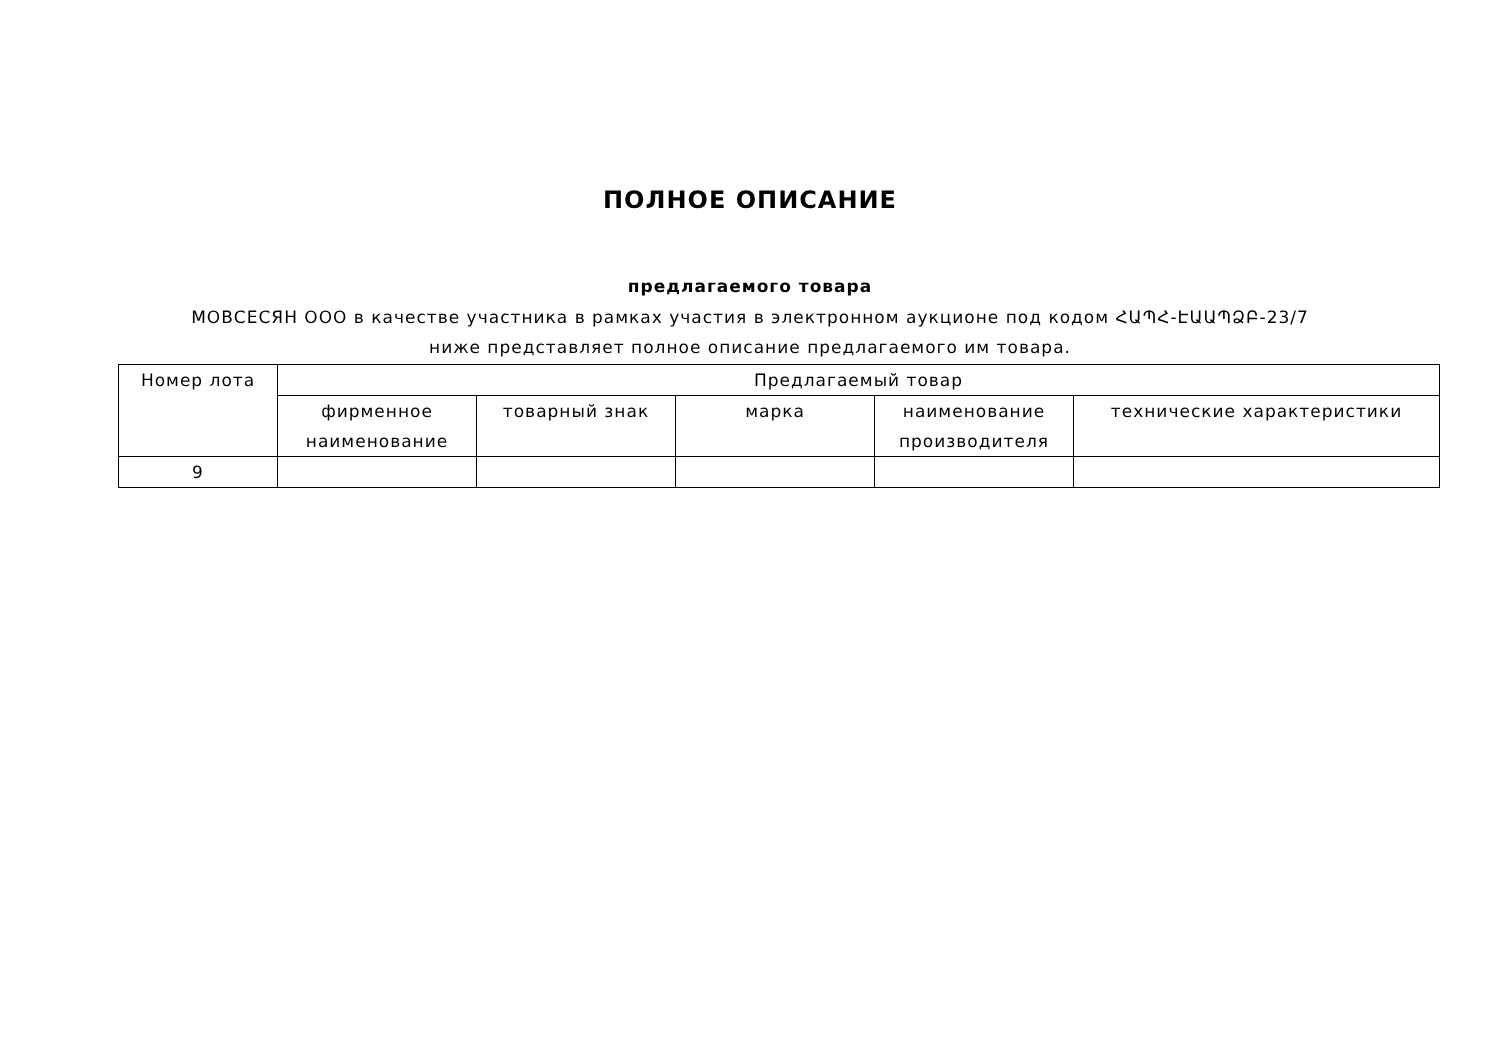ПОЛНОЕ ОПИСАНИЕ
предлагаемого товара
МОВСЕСЯН ООО в качестве участника в рамках участия в электронном аукционе под кодом ՀԱՊՀ-ԷԱԱՊՁԲ-23/7 ниже представляет полное описание предлагаемого им товара.
| Номер лота | Предлагаемый товар | | | | |
| --- | --- | --- | --- | --- | --- |
| | фирменное наименование | товарный знак | марка | наименование производителя | технические характеристики |
| 9 | | | | | |